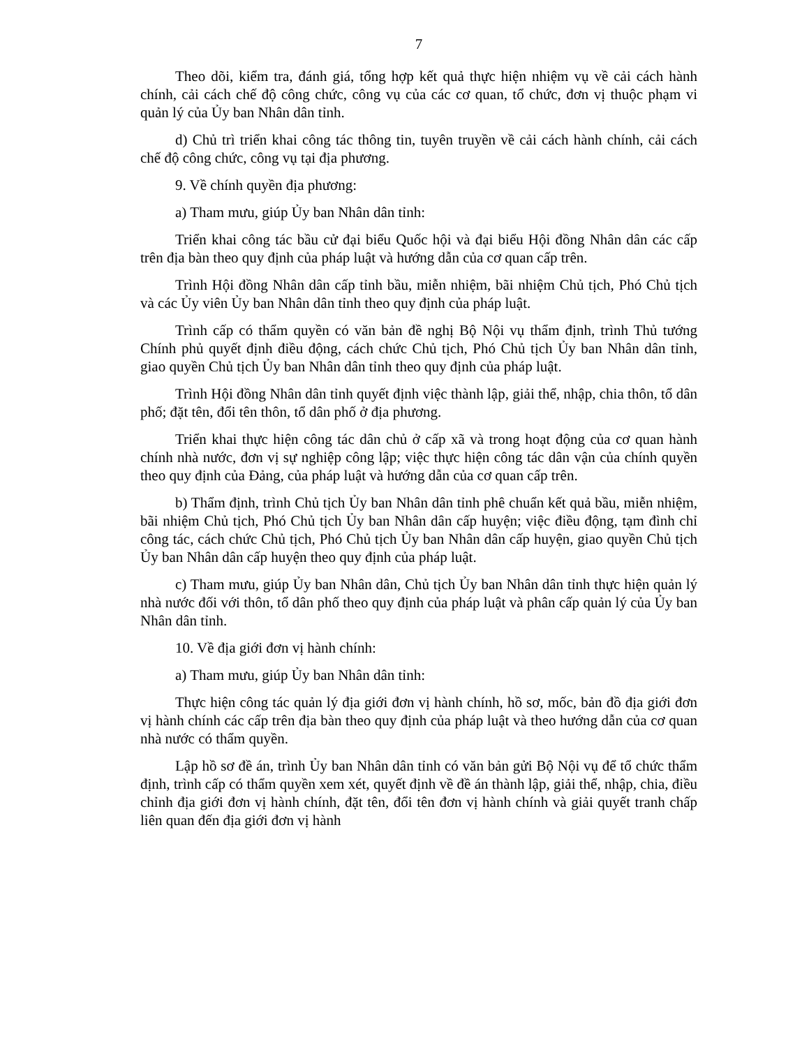7
Theo dõi, kiểm tra, đánh giá, tổng hợp kết quả thực hiện nhiệm vụ về cải cách hành chính, cải cách chế độ công chức, công vụ của các cơ quan, tổ chức, đơn vị thuộc phạm vi quản lý của Ủy ban Nhân dân tỉnh.
d) Chủ trì triển khai công tác thông tin, tuyên truyền về cải cách hành chính, cải cách chế độ công chức, công vụ tại địa phương.
9. Về chính quyền địa phương:
a) Tham mưu, giúp Ủy ban Nhân dân tỉnh:
Triển khai công tác bầu cử đại biểu Quốc hội và đại biểu Hội đồng Nhân dân các cấp trên địa bàn theo quy định của pháp luật và hướng dẫn của cơ quan cấp trên.
Trình Hội đồng Nhân dân cấp tỉnh bầu, miễn nhiệm, bãi nhiệm Chủ tịch, Phó Chủ tịch và các Ủy viên Ủy ban Nhân dân tỉnh theo quy định của pháp luật.
Trình cấp có thẩm quyền có văn bản đề nghị Bộ Nội vụ thẩm định, trình Thủ tướng Chính phủ quyết định điều động, cách chức Chủ tịch, Phó Chủ tịch Ủy ban Nhân dân tỉnh, giao quyền Chủ tịch Ủy ban Nhân dân tỉnh theo quy định của pháp luật.
Trình Hội đồng Nhân dân tỉnh quyết định việc thành lập, giải thể, nhập, chia thôn, tổ dân phố; đặt tên, đổi tên thôn, tổ dân phố ở địa phương.
Triển khai thực hiện công tác dân chủ ở cấp xã và trong hoạt động của cơ quan hành chính nhà nước, đơn vị sự nghiệp công lập; việc thực hiện công tác dân vận của chính quyền theo quy định của Đảng, của pháp luật và hướng dẫn của cơ quan cấp trên.
b) Thẩm định, trình Chủ tịch Ủy ban Nhân dân tỉnh phê chuẩn kết quả bầu, miễn nhiệm, bãi nhiệm Chủ tịch, Phó Chủ tịch Ủy ban Nhân dân cấp huyện; việc điều động, tạm đình chỉ công tác, cách chức Chủ tịch, Phó Chủ tịch Ủy ban Nhân dân cấp huyện, giao quyền Chủ tịch Ủy ban Nhân dân cấp huyện theo quy định của pháp luật.
c) Tham mưu, giúp Ủy ban Nhân dân, Chủ tịch Ủy ban Nhân dân tỉnh thực hiện quản lý nhà nước đối với thôn, tổ dân phố theo quy định của pháp luật và phân cấp quản lý của Ủy ban Nhân dân tỉnh.
10. Về địa giới đơn vị hành chính:
a) Tham mưu, giúp Ủy ban Nhân dân tỉnh:
Thực hiện công tác quản lý địa giới đơn vị hành chính, hồ sơ, mốc, bản đồ địa giới đơn vị hành chính các cấp trên địa bàn theo quy định của pháp luật và theo hướng dẫn của cơ quan nhà nước có thẩm quyền.
Lập hồ sơ đề án, trình Ủy ban Nhân dân tỉnh có văn bản gửi Bộ Nội vụ để tổ chức thẩm định, trình cấp có thẩm quyền xem xét, quyết định về đề án thành lập, giải thể, nhập, chia, điều chỉnh địa giới đơn vị hành chính, đặt tên, đổi tên đơn vị hành chính và giải quyết tranh chấp liên quan đến địa giới đơn vị hành